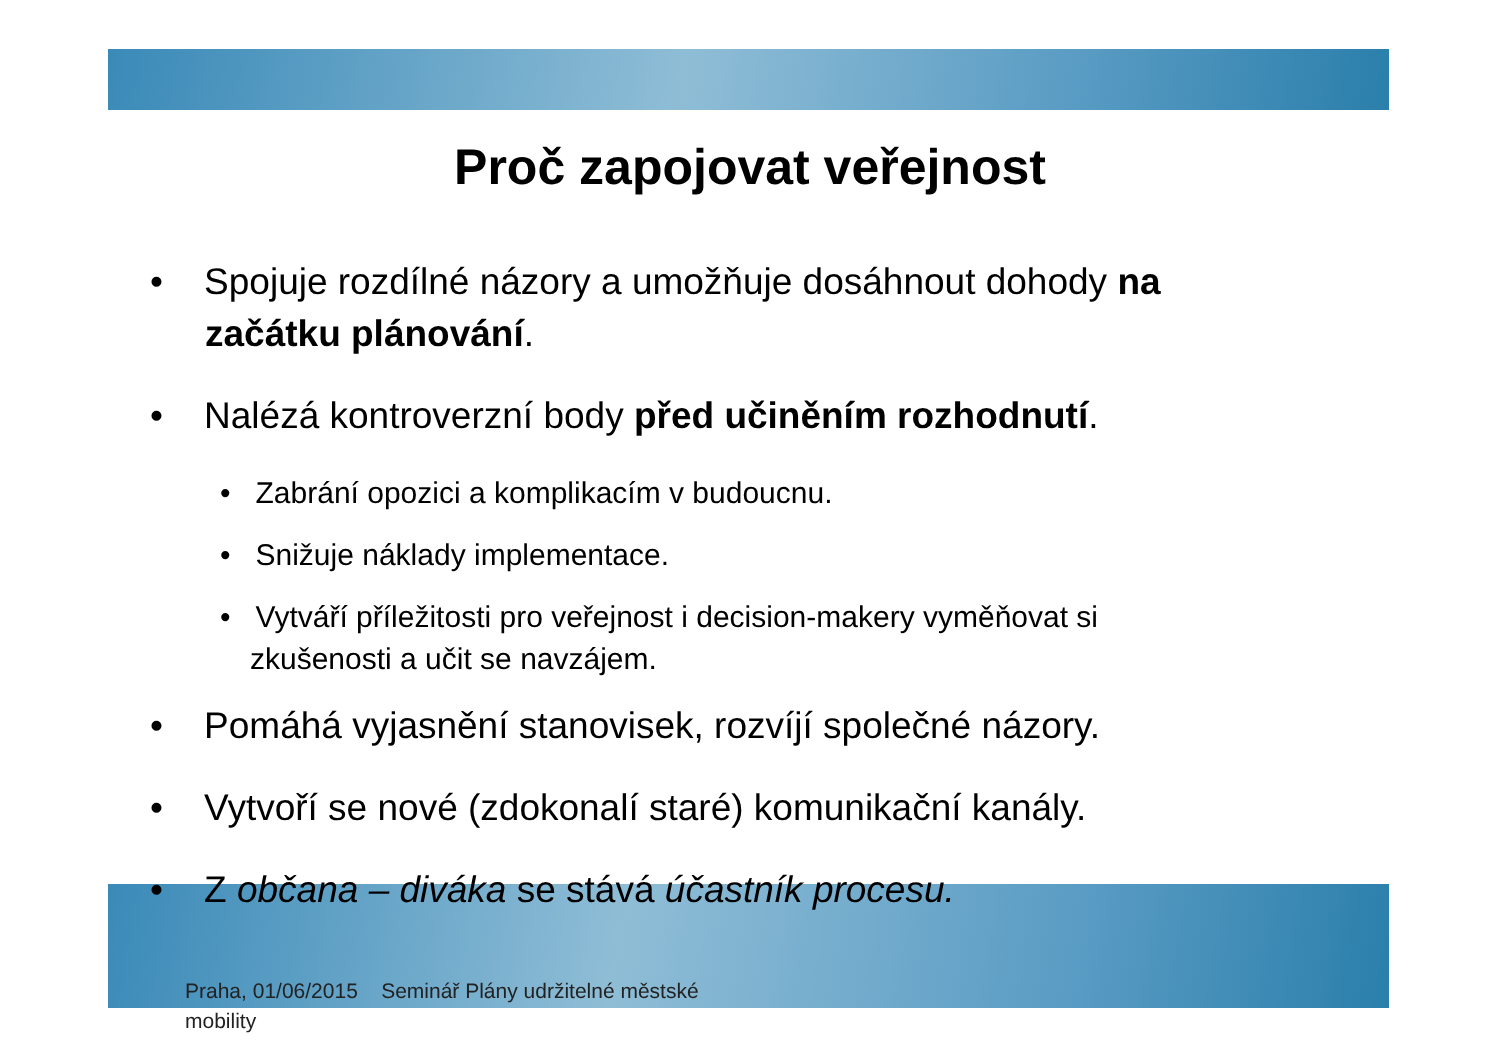Proč zapojovat veřejnost
• Spojuje rozdílné názory a umožňuje dosáhnout dohody na začátku plánování.
• Nalézá kontroverzní body před učiněním rozhodnutí.
• Zabrání opozici a komplikacím v budoucnu.
• Snižuje náklady implementace.
• Vytváří příležitosti pro veřejnost i decision-makery vyměňovat si zkušenosti a učit se navzájem.
• Pomáhá vyjasnění stanovisek, rozvíjí společné názory.
• Vytvoří se nové (zdokonalí staré) komunikační kanály.
• Z občana – diváka se stává účastník procesu.
Praha, 01/06/2015 Seminář Plány udržitelné městské mobility